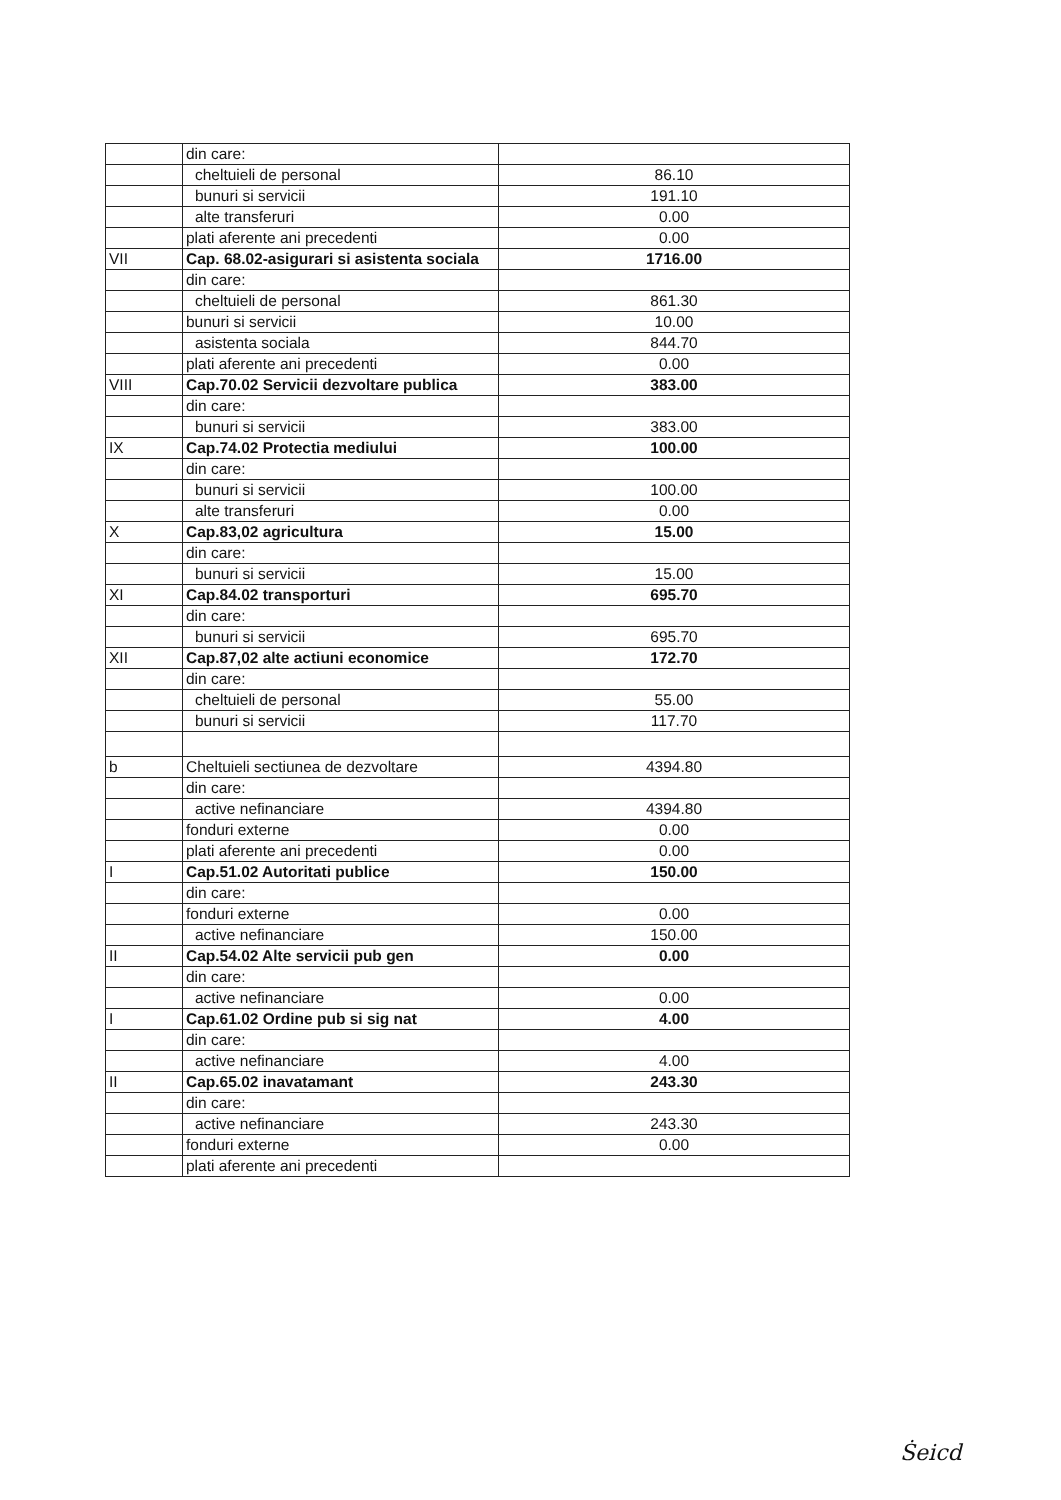| | din care: | |
| | cheltuieli de personal | 86.10 |
| | bunuri si servicii | 191.10 |
| | alte transferuri | 0.00 |
| | plati aferente ani precedenti | 0.00 |
| VII | Cap. 68.02-asigurari si asistenta sociala | 1716.00 |
| | din care: | |
| | cheltuieli de personal | 861.30 |
| | bunuri si servicii | 10.00 |
| | asistenta sociala | 844.70 |
| | plati aferente ani precedenti | 0.00 |
| VIII | Cap.70.02 Servicii dezvoltare publica | 383.00 |
| | din care: | |
| | bunuri si servicii | 383.00 |
| IX | Cap.74.02 Protectia mediului | 100.00 |
| | din care: | |
| | bunuri si servicii | 100.00 |
| | alte transferuri | 0.00 |
| X | Cap.83,02 agricultura | 15.00 |
| | din care: | |
| | bunuri si servicii | 15.00 |
| XI | Cap.84.02 transporturi | 695.70 |
| | din care: | |
| | bunuri si servicii | 695.70 |
| XII | Cap.87,02 alte actiuni economice | 172.70 |
| | din care: | |
| | cheltuieli de personal | 55.00 |
| | bunuri si servicii | 117.70 |
| b | Cheltuieli sectiunea de dezvoltare | 4394.80 |
| | din care: | |
| | active nefinanciare | 4394.80 |
| | fonduri externe | 0.00 |
| | plati aferente ani precedenti | 0.00 |
| I | Cap.51.02 Autoritati publice | 150.00 |
| | din care: | |
| | fonduri externe | 0.00 |
| | active nefinanciare | 150.00 |
| II | Cap.54.02 Alte servicii pub gen | 0.00 |
| | din care: | |
| | active nefinanciare | 0.00 |
| I | Cap.61.02 Ordine pub si sig nat | 4.00 |
| | din care: | |
| | active nefinanciare | 4.00 |
| II | Cap.65.02 inavatamant | 243.30 |
| | din care: | |
| | active nefinanciare | 243.30 |
| | fonduri externe | 0.00 |
| | plati aferente ani precedenti | |
Ṡeicd